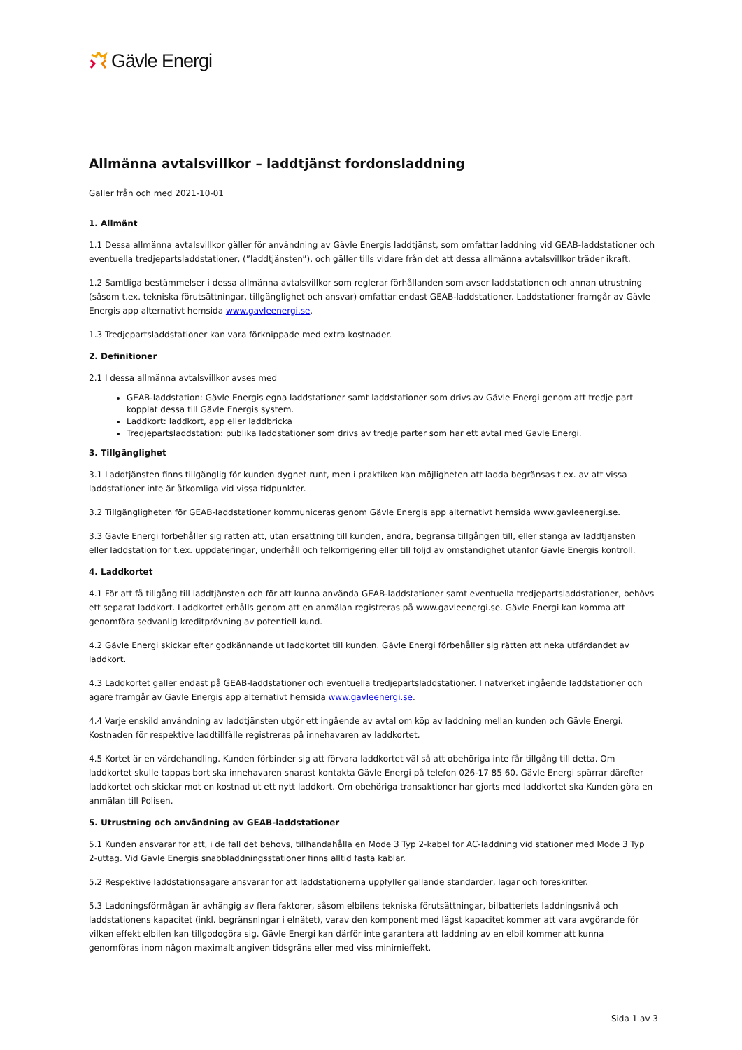Gävle Energi
Allmänna avtalsvillkor – laddtjänst fordonsladdning
Gäller från och med 2021-10-01
1. Allmänt
1.1 Dessa allmänna avtalsvillkor gäller för användning av Gävle Energis laddtjänst, som omfattar laddning vid GEAB-laddstationer och eventuella tredjepartsladdstationer, (”laddtjänsten”), och gäller tills vidare från det att dessa allmänna avtalsvillkor träder ikraft.
1.2 Samtliga bestämmelser i dessa allmänna avtalsvillkor som reglerar förhållanden som avser laddstationen och annan utrustning (såsom t.ex. tekniska förutsättningar, tillgänglighet och ansvar) omfattar endast GEAB-laddstationer. Laddstationer framgår av Gävle Energis app alternativt hemsida www.gavleenergi.se.
1.3 Tredjepartsladdstationer kan vara förknippade med extra kostnader.
2. Definitioner
2.1 I dessa allmänna avtalsvillkor avses med
GEAB-laddstation: Gävle Energis egna laddstationer samt laddstationer som drivs av Gävle Energi genom att tredje part kopplat dessa till Gävle Energis system.
Laddkort: laddkort, app eller laddbricka
Tredjepartsladdstation: publika laddstationer som drivs av tredje parter som har ett avtal med Gävle Energi.
3. Tillgänglighet
3.1 Laddtjänsten finns tillgänglig för kunden dygnet runt, men i praktiken kan möjligheten att ladda begränsas t.ex. av att vissa laddstationer inte är åtkomliga vid vissa tidpunkter.
3.2 Tillgängligheten för GEAB-laddstationer kommuniceras genom Gävle Energis app alternativt hemsida www.gavleenergi.se.
3.3 Gävle Energi förbehåller sig rätten att, utan ersättning till kunden, ändra, begränsa tillgången till, eller stänga av laddtjänsten eller laddstation för t.ex. uppdateringar, underhåll och felkorrigering eller till följd av omständighet utanför Gävle Energis kontroll.
4. Laddkortet
4.1 För att få tillgång till laddtjänsten och för att kunna använda GEAB-laddstationer samt eventuella tredjepartsladdstationer, behövs ett separat laddkort. Laddkortet erhålls genom att en anmälan registreras på www.gavleenergi.se. Gävle Energi kan komma att genomföra sedvanlig kreditprövning av potentiell kund.
4.2 Gävle Energi skickar efter godkännande ut laddkortet till kunden. Gävle Energi förbehåller sig rätten att neka utfärdandet av laddkort.
4.3 Laddkortet gäller endast på GEAB-laddstationer och eventuella tredjepartsladdstationer. I nätverket ingående laddstationer och ägare framgår av Gävle Energis app alternativt hemsida www.gavleenergi.se.
4.4 Varje enskild användning av laddtjänsten utgör ett ingående av avtal om köp av laddning mellan kunden och Gävle Energi. Kostnaden för respektive laddtillfälle registreras på innehavaren av laddkortet.
4.5 Kortet är en värdehandling. Kunden förbinder sig att förvara laddkortet väl så att obehöriga inte får tillgång till detta. Om laddkortet skulle tappas bort ska innehavaren snarast kontakta Gävle Energi på telefon 026-17 85 60. Gävle Energi spärrar därefter laddkortet och skickar mot en kostnad ut ett nytt laddkort. Om obehöriga transaktioner har gjorts med laddkortet ska Kunden göra en anmälan till Polisen.
5. Utrustning och användning av GEAB-laddstationer
5.1 Kunden ansvarar för att, i de fall det behövs, tillhandahålla en Mode 3 Typ 2-kabel för AC-laddning vid stationer med Mode 3 Typ 2-uttag. Vid Gävle Energis snabbladdningsstationer finns alltid fasta kablar.
5.2 Respektive laddstationsägare ansvarar för att laddstationerna uppfyller gällande standarder, lagar och föreskrifter.
5.3 Laddningsförmågan är avhängig av flera faktorer, såsom elbilens tekniska förutsättningar, bilbatteriets laddningsnivå och laddstationens kapacitet (inkl. begränsningar i elnätet), varav den komponent med lägst kapacitet kommer att vara avgörande för vilken effekt elbilen kan tillgodogöra sig. Gävle Energi kan därför inte garantera att laddning av en elbil kommer att kunna genomföras inom någon maximalt angiven tidsgräns eller med viss minimieffekt.
Sida 1 av 3